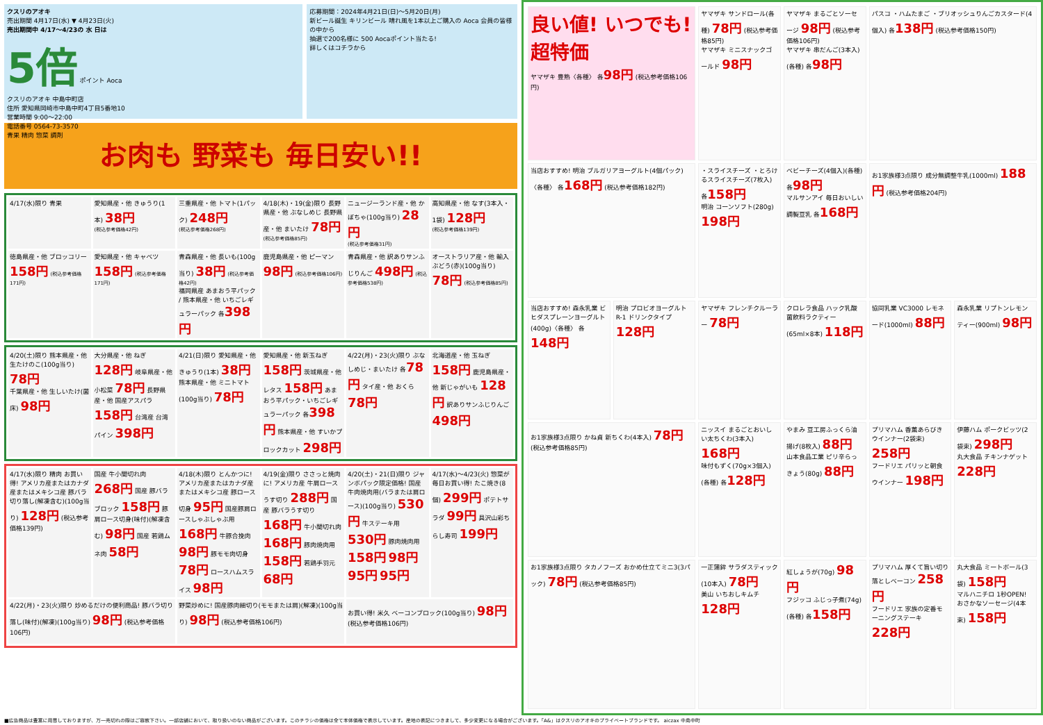クスリのアオキ
売出期間 4月17日(水) ▼ 4月23日(火)
売出期間中 4/17～4/23の 水 日は
5倍 ポイント Aoca
クスリのアオキ 中島中町店
住所 愛知県岡崎市中島中町4丁目5番地10
営業時間 9:00～22:00
電話番号 0564-73-3570
青果 精肉 惣菜 調剤
応募期間：2024年4月21日(日)～5月20日(月)
新ビール誕生 キリンビール 晴れ風を1本以上ご購入の Aoca 会員の皆様の中から
抽選で200名様に 500 Aocaポイント当たる!
詳しくはコチラから
お肉も 野菜も 毎日安い!!
4/17(水)限り 青果
愛知県産・他 きゅうり(1本) 38円
(税込参考価格42円)
三重県産・他 トマト(1パック) 248円
(税込参考価格268円)
4/18(木)・19(金)限り 長野県産・他 ぶなしめじ 長野県産・他 まいたけ 78円
(税込参考価格85円)
ニュージーランド産・他 かぼちゃ(100g当り) 28円
(税込参考価格31円)
高知県産・他 なす(3本入・1袋) 128円
(税込参考価格139円)
徳島県産・他 ブロッコリー 158円 (税込参考価格171円)
愛知県産・他 キャベツ 158円 (税込参考価格171円)
青森県産・他 長いも(100g当り) 38円 (税込参考価格42円)
福岡県産 あまおう平パック / 熊本県産・他 いちごレギュラーパック 各398円
鹿児島県産・他 ピーマン 98円 (税込参考価格106円)
青森県産・他 訳ありサンふじりんご 498円 (税込参考価格538円)
オーストラリア産・他 輸入ぶどう(赤)(100g当り) 78円 (税込参考価格85円)
4/20(土)限り 熊本県産・他 生たけのこ(100g当り) 78円
千葉県産・他 生しいたけ(菌床) 98円
大分県産・他 ねぎ 128円 岐阜県産・他 小松菜 78円 長野県産・他 国産アスパラ 158円 台湾産 台湾パイン 398円
4/21(日)限り 愛知県産・他 きゅうり(1本) 38円
熊本県産・他 ミニトマト(100g当り) 78円
愛知県産・他 新玉ねぎ 158円 茨城県産・他 レタス 158円 あまおう平パック・いちごレギュラーパック 各398円 熊本県産・他 すいかプロックカット 298円
4/22(月)・23(火)限り ぶなしめじ・まいたけ 各78円 タイ産・他 おくら 78円
北海道産・他 玉ねぎ 158円 鹿児島県産・他 新じゃがいも 128円 訳ありサンふじりんご 498円
4/17(水)限り 精肉 お買い得! アメリカ産またはカナダ産またはメキシコ産 豚バラ切り落し(解凍含む)(100g当り) 128円 (税込参考価格139円)
国産 牛小間切れ肉 268円 国産 豚バラブロック 158円 豚肩ロース切身(味付)(解凍含む) 98円 国産 若鶏ムネ肉 58円
4/18(木)限り とんかつに! アメリカ産またはカナダ産またはメキシコ産 豚ロース切身 95円 国産豚肩ロースしゃぶしゃぶ用 168円 牛豚合挽肉 98円 豚モモ肉切身 78円 ロースハムスライス 98円
4/19(金)限り ささっと焼肉に! アメリカ産 牛肩ロースうす切り 288円 国産 豚バラうす切り 168円 牛小間切れ肉 168円 豚肉焼肉用 158円 若鶏手羽元 68円
4/20(土)・21(日)限り ジャンボパック限定価格! 国産 牛肉焼肉用(バラまたは肩ロース)(100g当り) 530円 牛ステーキ用 530円 豚肉焼肉用 158円 98円 95円 95円
4/17(水)～4/23(火) 惣菜が毎日お買い得! たこ焼き(8個) 299円 ポテトサラダ 99円 具沢山彩ちらし寿司 199円
4/22(月)・23(火)限り 炒めるだけの便利商品! 豚バラ切り落し(味付)(解凍)(100g当り) 98円 (税込参考価格106円)
野菜炒めに! 国産豚肉細切り(モモまたは肩)(解凍)(100g当り) 98円 (税込参考価格106円)
お買い得! 米久 ベーコンブロック(100g当り) 98円 (税込参考価格106円)
良い値! いつでも! 超特価
ヤマザキ 豊熟〈各種〉 各98円 (税込参考価格106円)
ヤマザキ サンドロール(各種) 78円 (税込参考価格85円)
ヤマザキ ミニスナックゴールド 98円
ヤマザキ まるごとソーセージ 98円 (税込参考価格106円)
ヤマザキ 串だんご(3本入)(各種) 各98円
パスコ ・ハムたまご ・ブリオッシュりんごカスタード(4個入) 各138円 (税込参考価格150円)
当店おすすめ! 明治 ブルガリアヨーグルト(4個パック)〈各種〉 各168円 (税込参考価格182円)
・スライスチーズ ・とろけるスライスチーズ(7枚入) 各158円
明治 コーンソフト(280g) 198円
ベビーチーズ(4個入)(各種) 各98円
マルサンアイ 毎日おいしい調製豆乳 各168円
お1家族様3点限り 成分無調整牛乳(1000ml) 188円 (税込参考価格204円)
当店おすすめ! 森永乳業 ビヒダスプレーンヨーグルト(400g)〈各種〉 各148円
明治 プロビオヨーグルトR-1 ドリンクタイプ 128円
ヤマザキ フレンチクルーラー 78円
クロレラ食品 ハック乳酸菌飲料ラクティー(65ml×8本) 118円
協同乳業 VC3000 レモネード(1000ml) 88円
森永乳業 リプトンレモンティー(900ml) 98円
お1家族様3点限り かね貞 新ちくわ(4本入) 78円 (税込参考価格85円)
ニッスイ まるごとおいしい太ちくわ(3本入) 168円
味付もずく(70g×3個入)(各種) 各128円
やまみ 豆工房ふっくら油揚げ(8枚入) 88円
山本食品工業 ピリ辛らっきょう(80g) 88円
プリマハム 香薫あらびきウインナー(2袋束) 258円
フードリエ パリッと朝食ウインナー 198円
伊藤ハム ポークビッツ(2袋束) 298円
丸大食品 チキンナゲット 228円
お1家族様3点限り タカノフーズ おかめ仕立てミニ3(3パック) 78円 (税込参考価格85円)
一正蒲鉾 サラダスティック(10本入) 78円
美山 いちおしキムチ 128円
紅しょうが(70g) 98円
フジッコ ふじっ子煮(74g)(各種) 各158円
プリマハム 厚くて旨い切り落としベーコン 258円
フードリエ 家族の定番モーニングステーキ 228円
丸大食品 ミートボール(3袋) 158円
マルハニチロ 1秒OPEN! おさかなソーセージ(4本束) 158円
■広告商品は豊富に用意しておりますが、万一売切れの際はご容赦下さい。一部店舗において、取り扱いのない商品がございます。このチラシの価格は全て本体価格で表示しています。産地の表記につきまして、多少変更になる場合がございます。「A&」はクスリのアオキのプライベートブランドです。 aiczax 中島中町